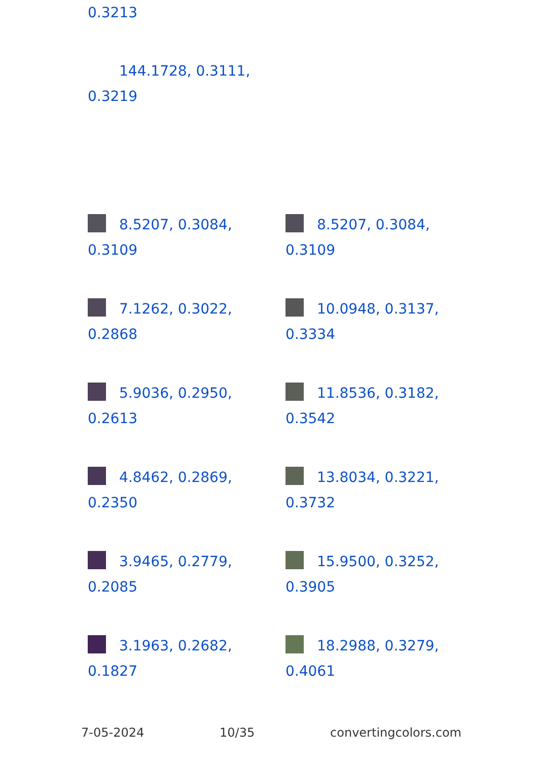0.3213
144.1728, 0.3111,
0.3219
8.5207, 0.3084,
0.3109
8.5207, 0.3084,
0.3109
7.1262, 0.3022,
0.2868
10.0948, 0.3137,
0.3334
5.9036, 0.2950,
0.2613
11.8536, 0.3182,
0.3542
4.8462, 0.2869,
0.2350
13.8034, 0.3221,
0.3732
3.9465, 0.2779,
0.2085
15.9500, 0.3252,
0.3905
3.1963, 0.2682,
0.1827
18.2988, 0.3279,
0.4061
7-05-2024 10/35 convertingcolors.com